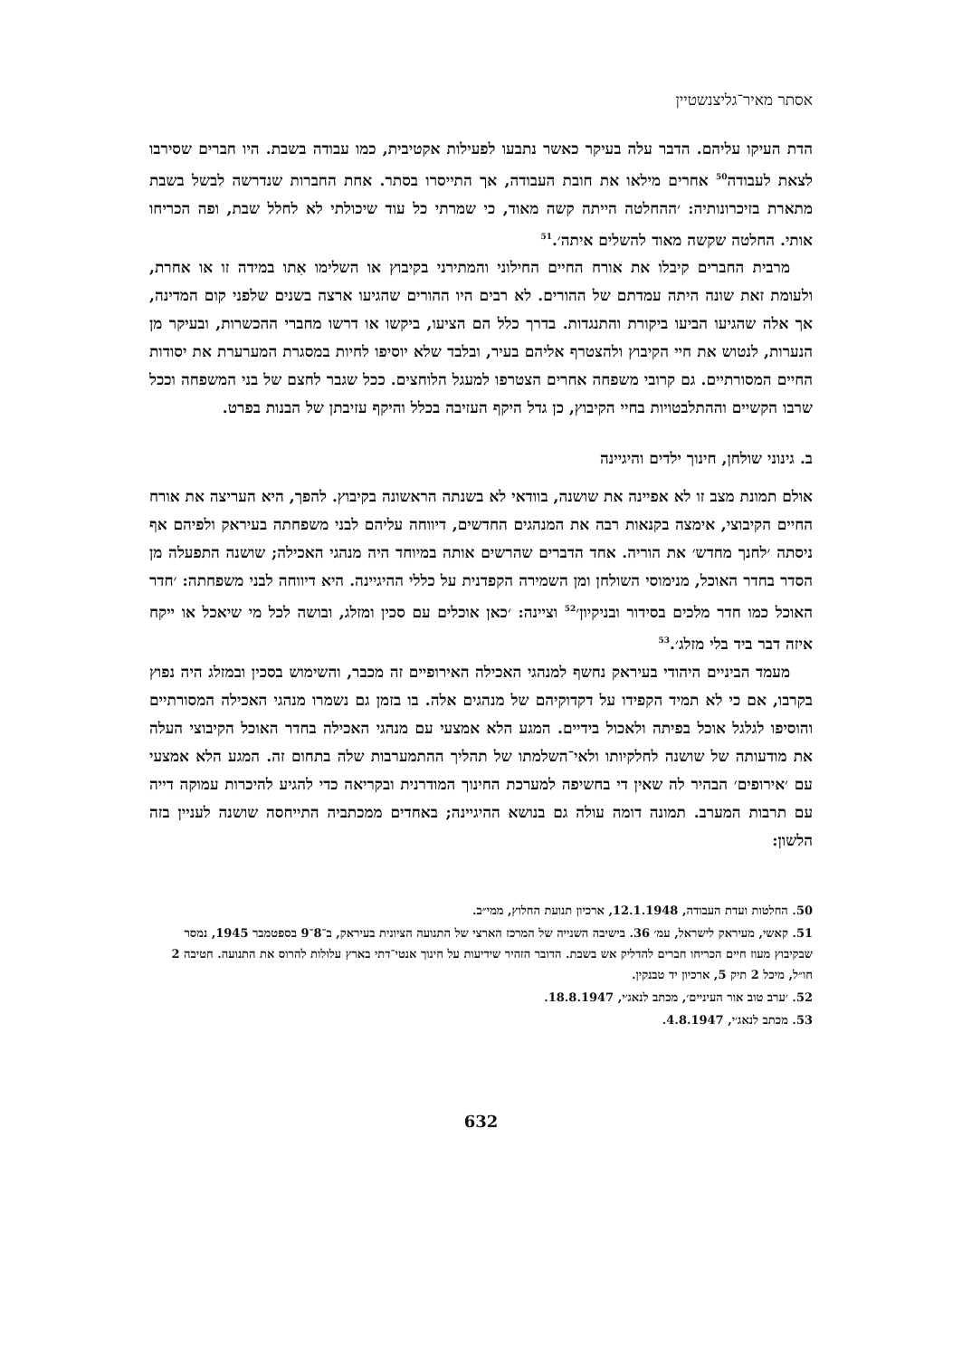אסתר מאיר־גליצנשטיין
הדת העיקו עליהם. הדבר עלה בעיקר כאשר נתבעו לפעילות אקטיבית, כמו עבודה בשבת. היו חברים שסירבו לצאת לעבודה<sup>50</sup> אחרים מילאו את חובת העבודה, אך התייסרו בסתר. אחת החברות שנדרשה לבשל בשבת מתארת בזיכרונותיה: ׳ההחלטה הייתה קשה מאוד, כי שמרתי כל עוד שיכולתי לא לחלל שבת, ופה הכריחו אותי. החלטה שקשה מאוד להשלים איתה׳.<sup>51</sup>
מרבית החברים קיבלו את אורח החיים החילוני והמתירני בקיבוץ או השלימו אִתו במידה זו או אחרת, ולעומת זאת שונה היתה עמדתם של ההורים. לא רבים היו ההורים שהגיעו ארצה בשנים שלפני קום המדינה, אך אלה שהגיעו הביעו ביקורת והתנגדות. בדרך כלל הם הציעו, ביקשו או דרשו מחברי ההכשרות, ובעיקר מן הנערות, לנטוש את חיי הקיבוץ ולהצטרף אליהם בעיר, ובלבד שלא יוסיפו לחיות במסגרת המערערת את יסודות החיים המסורתיים. גם קרובי משפחה אחרים הצטרפו למעגל הלוחצים. ככל שגבר לחצם של בני המשפחה וככל שרבו הקשיים וההתלבטויות בחיי הקיבוץ, כן גדל היקף העזיבה בכלל והיקף עזיבתן של הבנות בפרט.
ב. גינוני שולחן, חינוך ילדים והיגיינה
אולם תמונת מצב זו לא אפיינה את שושנה, בוודאי לא בשנתה הראשונה בקיבוץ. להפך, היא העריצה את אורח החיים הקיבוצי, אימצה בקנאות רבה את המנהגים החדשים, דיווחה עליהם לבני משפחתה בעיראק ולפיהם אף ניסתה ׳לחנך מחדש׳ את הוריה. אחד הדברים שהרשים אותה במיוחד היה מנהגי האכילה; שושנה התפעלה מן הסדר בחדר האוכל, מנימוסי השולחן ומן השמירה הקפדנית על כללי ההיגיינה. היא דיווחה לבני משפחתה: ׳חדר האוכל כמו חדר מלכים בסידור ובניקיון׳<sup>52</sup> וציינה: ׳כאן אוכלים עם סכין ומזלג, ובושה לכל מי שיאכל או ייקח איזה דבר ביד בלי מזלג׳.<sup>53</sup>
מעמד הביניים היהודי בעיראק נחשף למנהגי האכילה האירופיים זה מכבר, והשימוש בסכין ובמזלג היה נפוץ בקרבו, אם כי לא תמיד הקפידו על דקדוקיהם של מנהגים אלה. בו בזמן גם נשמרו מנהגי האכילה המסורתיים והוסיפו לגלגל אוכל בפיתה ולאכול בידיים. המגע הלא אמצעי עם מנהגי האכילה בחדר האוכל הקיבוצי העלה את מודעותה של שושנה לחלקיותו ולאי־השלמתו של תהליך ההתמערבות שלה בתחום זה. המגע הלא אמצעי עם ׳אירופים׳ הבהיר לה שאין די בחשיפה למערכת החינוך המודרנית ובקריאה כדי להגיע להיכרות עמוקה דייה עם תרבות המערב. תמונה דומה עולה גם בנושא ההיגיינה; באחדים ממכתביה התייחסה שושנה לעניין בזה הלשון:
50. החלטות ועדת העבודה, 12.1.1948, ארכיון תנועת החלוץ, ממי״ב.
51. קאשי, מעיראק לישראל, עמ׳ 36. בישיבה השנייה של המרכז הארצי של התנועה הציונית בעיראק, ב־8־9 בספטמבר 1945, נמסר שבקיבוץ מעוז חיים הכריחו חברים להדליק אש בשבת. הדובר הזהיר שידיעות על חינוך אנטי־דתי בארץ עלולות להרוס את התנועה. חטיבה 2 חו״ל, מיכל 2 תיק 5, ארכיון יד טבנקין.
52. ׳ערב טוב אור העיניים׳, מכתב לנאג׳י, 18.8.1947.
53. מכתב לנאג׳י, 4.8.1947.
632